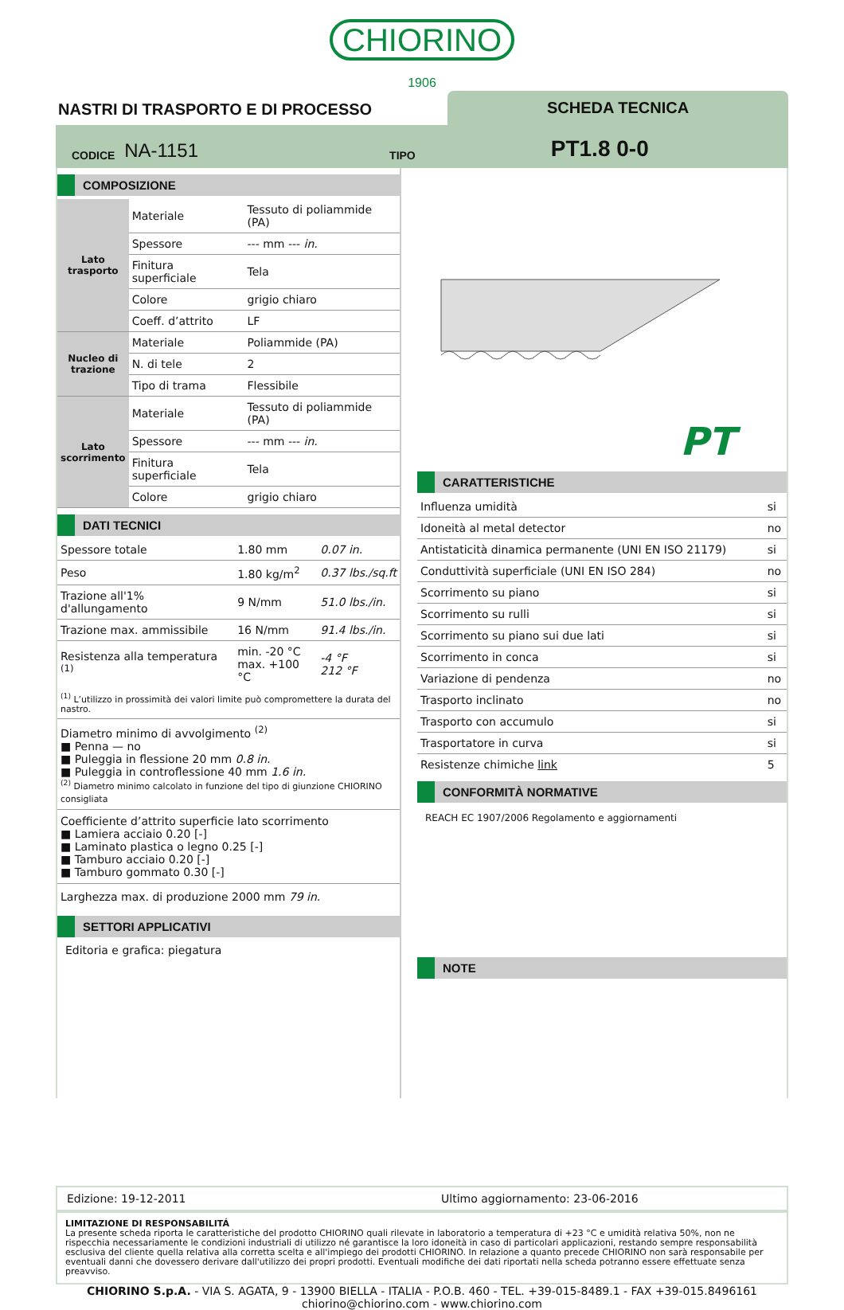CHIORINO
1906
NASTRI DI TRASPORTO E DI PROCESSO
SCHEDA TECNICA
CODICE NA-1151 TIPO PT1.8 0-0
COMPOSIZIONE
| Lato trasporto | Materiale | Tessuto di poliammide (PA) |
| | Spessore | --- mm --- in. |
| | Finitura superficiale | Tela |
| | Colore | grigio chiaro |
| | Coeff. d’attrito | LF |
| Nucleo di trazione | Materiale | Poliammide (PA) |
| | N. di tele | 2 |
| | Tipo di trama | Flessibile |
| Lato scorrimento | Materiale | Tessuto di poliammide (PA) |
| | Spessore | --- mm --- in. |
| | Finitura superficiale | Tela |
| | Colore | grigio chiaro |
DATI TECNICI
| Spessore totale | 1.80 mm | 0.07 in. |
| Peso | 1.80 kg/m<sup>2</sup> | 0.37 lbs./sq.ft |
| Trazione all'1% d'allungamento | 9 N/mm | 51.0 lbs./in. |
| Trazione max. ammissibile | 16 N/mm | 91.4 lbs./in. |
| Resistenza alla temperatura <sup>(1)</sup> | min. -20 °C max. +100 °C | -4 °F 212 °F |
| <sup>(1)</sup> L’utilizzo in prossimità dei valori limite può compromettere la durata del nastro. | | |
Diametro minimo di avvolgimento <sup>(2)</sup>
■ Penna — no
■ Puleggia in flessione 20 mm 0.8 in.
■ Puleggia in controflessione 40 mm 1.6 in.
<sup>(2)</sup> Diametro minimo calcolato in funzione del tipo di giunzione CHIORINO consigliata
Coefficiente d’attrito superficie lato scorrimento
■ Lamiera acciaio 0.20 [-]
■ Laminato plastica o legno 0.25 [-]
■ Tamburo acciaio 0.20 [-]
■ Tamburo gommato 0.30 [-]
Larghezza max. di produzione 2000 mm 79 in.
SETTORI APPLICATIVI
Editoria e grafica: piegatura
PT
CARATTERISTICHE
| Influenza umidità | si |
| Idoneità al metal detector | no |
| Antistaticità dinamica permanente (UNI EN ISO 21179) | si |
| Conduttività superficiale (UNI EN ISO 284) | no |
| Scorrimento su piano | si |
| Scorrimento su rulli | si |
| Scorrimento su piano sui due lati | si |
| Scorrimento in conca | si |
| Variazione di pendenza | no |
| Trasporto inclinato | no |
| Trasporto con accumulo | si |
| Trasportatore in curva | si |
| Resistenze chimiche link | 5 |
CONFORMITÀ NORMATIVE
REACH EC 1907/2006 Regolamento e aggiornamenti
NOTE
Edizione: 19-12-2011 Ultimo aggiornamento: 23-06-2016
LIMITAZIONE DI RESPONSABILITÁ
La presente scheda riporta le caratteristiche del prodotto CHIORINO quali rilevate in laboratorio a temperatura di +23 °C e umidità relativa 50%, non ne rispecchia necessariamente le condizioni industriali di utilizzo né garantisce la loro idoneità in caso di particolari applicazioni, restando sempre responsabilità esclusiva del cliente quella relativa alla corretta scelta e all'impiego dei prodotti CHIORINO. In relazione a quanto precede CHIORINO non sarà responsabile per eventuali danni che dovessero derivare dall'utilizzo dei propri prodotti. Eventuali modifiche dei dati riportati nella scheda potranno essere effettuate senza preavviso.
CHIORINO S.p.A. - VIA S. AGATA, 9 - 13900 BIELLA - ITALIA - P.O.B. 460 - TEL. +39-015-8489.1 - FAX +39-015.8496161
chiorino@chiorino.com - www.chiorino.com